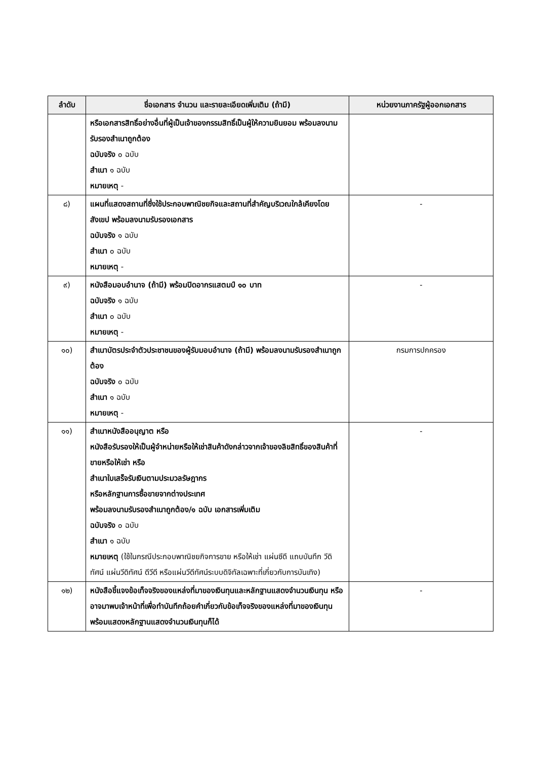| ลำดับ | ชื่อเอกสาร จำนวน และรายละเอียดเพิ่มเติม (ถ้ามี) | หน่วยงานภาครัฐผู้ออกเอกสาร |
| --- | --- | --- |
| | หรือเอกสารสิทธิ์อย่างอื่นที่ผู้เป็นเจ้าของกรรมสิทธิ์เป็นผู้ให้ความยินยอม พร้อมลงนามรับรองสำเนาถูกต้อง ฉบับจริง ๐ ฉบับ สำเนา ๑ ฉบับ หมายเหตุ - | |
| ๘) | แผนที่แสดงสถานที่ซึ่งใช้ประกอบพาณิชยกิจและสถานที่สำคัญบริเวณใกล้เคียงโดยสังเขป พร้อมลงนามรับรองเอกสาร ฉบับจริง ๑ ฉบับ สำเนา ๐ ฉบับ หมายเหตุ - | - |
| ๙) | หนังสือมอบอำนาจ (ถ้ามี) พร้อมปิดอากรแสตมป์ ๑๐ บาท ฉบับจริง ๑ ฉบับ สำเนา ๐ ฉบับ หมายเหตุ - | - |
| ๑๐) | สำเนาบัตรประจำตัวประชาชนของผู้รับมอบอำนาจ (ถ้ามี) พร้อมลงนามรับรองสำเนาถูกต้อง ฉบับจริง ๐ ฉบับ สำเนา ๑ ฉบับ หมายเหตุ - | กรมการปกครอง |
| ๑๑) | สำเนาหนังสืออนุญาต หรือ หนังสือรับรองให้เป็นผู้จำหน่ายหรือให้เช่าสินค้าดังกล่าวจากเจ้าของลิขสิทธิ์ของสินค้าที่ขายหรือให้เช่า หรือ สำเนาใบเสร็จรับเงินตามประมวลรัษฎากร หรือหลักฐานการซื้อขายจากต่างประเทศ พร้อมลงนามรับรองสำเนาถูกต้อง/๑ ฉบับ เอกสารเพิ่มเติม ฉบับจริง ๐ ฉบับ สำเนา ๑ ฉบับ หมายเหตุ (ใช้ในกรณีประกอบพาณิชยกิจการขาย หรือให้เช่า แผ่นซีดี แถบบันทึก วีดิทัศน์ แผ่นวีดิทัศน์ ดีวีดี หรือแผ่นวีดีทัศน์ระบบดิจิทัลเฉพาะที่เกี่ยวกับการบันเทิง) | - |
| ๑๒) | หนังสือชี้แจงข้อเท็จจริงของแหล่งที่มาของเงินทุนและหลักฐานแสดงจำนวนเงินทุน หรือ อาจมาพบเจ้าหน้าที่เพื่อทำบันทึกถ้อยคำเกี่ยวกับข้อเท็จจริงของแหล่งที่มาของเงินทุนพร้อมแสดงหลักฐานแสดงจำนวนเงินทุนก็ได้ | - |